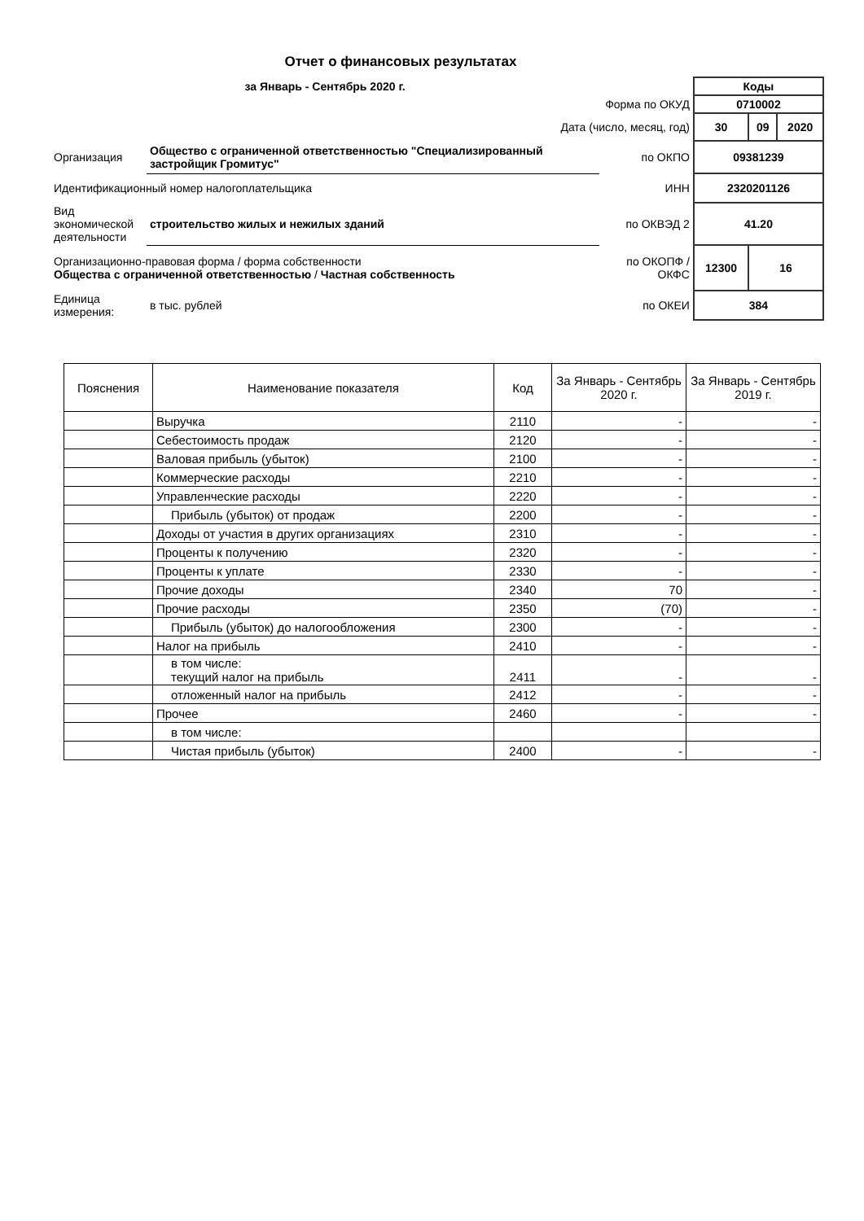Отчет о финансовых результатах
| за Январь - Сентябрь 2020 г. | | | Коды | | |
| Форма по ОКУД | | | 0710002 | | |
| Дата (число, месяц, год) | | | 30 | 09 | 2020 |
| Организация | Общество с ограниченной ответственностью "Специализированный застройщик Громитус" | по ОКПО | 09381239 | | |
| Идентификационный номер налогоплательщика | | ИНН | 2320201126 | | |
| Вид экономической деятельности | строительство жилых и нежилых зданий | по ОКВЭД 2 | 41.20 | | |
| Организационно-правовая форма / форма собственности Общества с ограниченной ответственностью / Частная собственность | | по ОКОПФ / ОКФС | 12300 | 16 | |
| Единица измерения: | в тыс. рублей | по ОКЕИ | 384 | | |
| Пояснения | Наименование показателя | Код | За Январь - Сентябрь 2020 г. | За Январь - Сентябрь 2019 г. |
| --- | --- | --- | --- | --- |
| | Выручка | 2110 | - | - |
| | Себестоимость продаж | 2120 | - | - |
| | Валовая прибыль (убыток) | 2100 | - | - |
| | Коммерческие расходы | 2210 | - | - |
| | Управленческие расходы | 2220 | - | - |
| | Прибыль (убыток) от продаж | 2200 | - | - |
| | Доходы от участия в других организациях | 2310 | - | - |
| | Проценты к получению | 2320 | - | - |
| | Проценты к уплате | 2330 | - | - |
| | Прочие доходы | 2340 | 70 | - |
| | Прочие расходы | 2350 | (70) | - |
| | Прибыль (убыток) до налогообложения | 2300 | - | - |
| | Налог на прибыль | 2410 | - | - |
| | в том числе: текущий налог на прибыль | 2411 | - | - |
| | отложенный налог на прибыль | 2412 | - | - |
| | Прочее | 2460 | - | - |
| | в том числе: | | | |
| | Чистая прибыль (убыток) | 2400 | - | - |